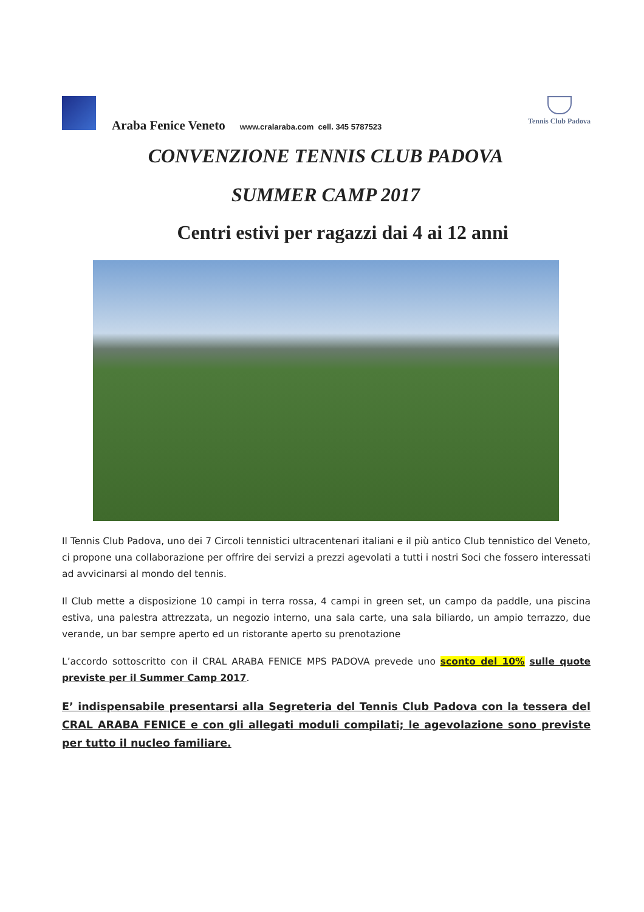Araba Fenice Veneto www.cralaraba.com cell. 345 5787523
Tennis Club Padova
CONVENZIONE TENNIS CLUB PADOVA
SUMMER CAMP 2017
Centri estivi per ragazzi dai 4 ai 12 anni
Il Tennis Club Padova, uno dei 7 Circoli tennistici ultracentenari italiani e il più antico Club tennistico del Veneto, ci propone una collaborazione per offrire dei servizi a prezzi agevolati a tutti i nostri Soci che fossero interessati ad avvicinarsi al mondo del tennis.
Il Club mette a disposizione 10 campi in terra rossa, 4 campi in green set, un campo da paddle, una piscina estiva, una palestra attrezzata, un negozio interno, una sala carte, una sala biliardo, un ampio terrazzo, due verande, un bar sempre aperto ed un ristorante aperto su prenotazione
L’accordo sottoscritto con il CRAL ARABA FENICE MPS PADOVA prevede uno sconto del 10% sulle quote previste per il Summer Camp 2017.
E’ indispensabile presentarsi alla Segreteria del Tennis Club Padova con la tessera del CRAL ARABA FENICE e con gli allegati moduli compilati; le agevolazione sono previste per tutto il nucleo familiare.